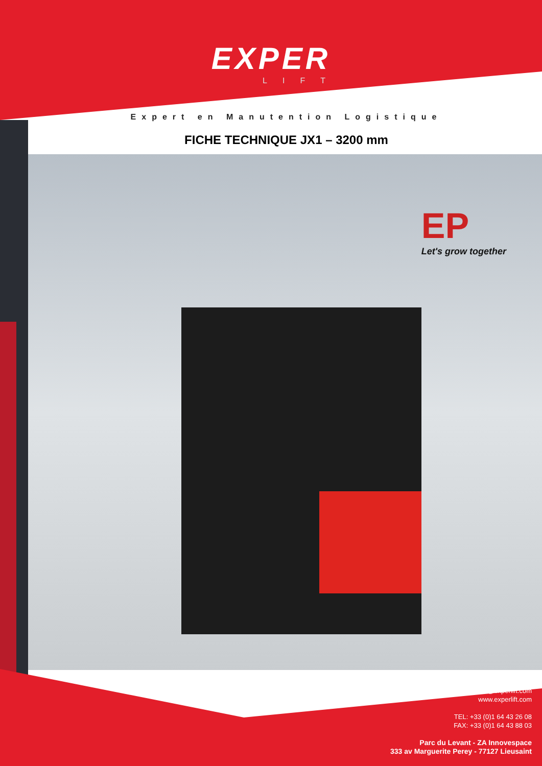EXPER
LIFT
Expert en Manutention Logistique
FICHE TECHNIQUE JX1 – 3200 mm
EP
Let's grow together
contact@experlift.com
www.experlift.com
TEL: +33 (0)1 64 43 26 08
FAX: +33 (0)1 64 43 88 03
Parc du Levant - ZA Innovespace
333 av Marguerite Perey - 77127 Lieusaint